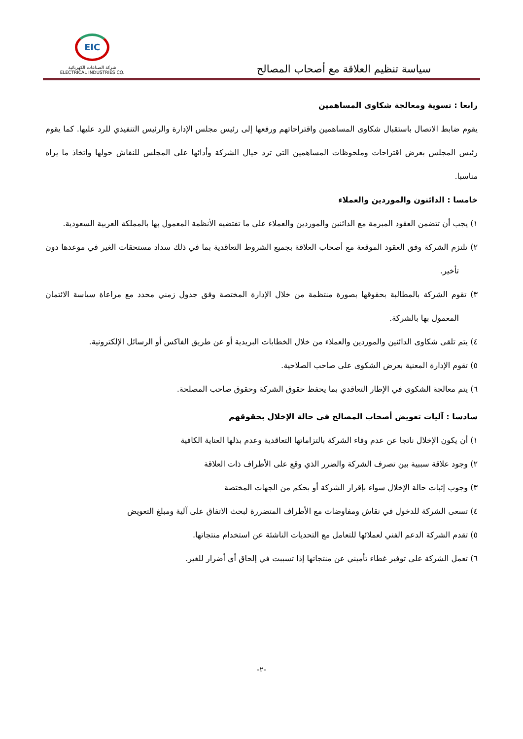سياسة تنظيم العلاقة مع أصحاب المصالح
EIC
شركة الصناعات الكهربائية
ELECTRICAL INDUSTRIES CO.
رابعا : تسوية ومعالجة شكاوى المساهمين
يقوم ضابط الاتصال باستقبال شكاوى المساهمين واقتراحاتهم ورفعها إلى رئيس مجلس الإدارة والرئيس التنفيذي للرد عليها. كما يقوم رئيس المجلس بعرض اقتراحات وملحوظات المساهمين التي ترد حيال الشركة وأدائها على المجلس للنقاش حولها واتخاذ ما يراه مناسبا.
خامسا : الدائنون والموردين والعملاء
١) يجب أن تتضمن العقود المبرمة مع الدائنين والموردين والعملاء على ما تفتضيه الأنظمة المعمول بها بالمملكة العربية السعودية.
٢) تلتزم الشركة وفق العقود الموقعة مع أصحاب العلاقة بجميع الشروط التعاقدية بما في ذلك سداد مستحقات الغير في موعدها دون تأخير.
٣) تقوم الشركة بالمطالبة بحقوقها بصورة منتظمة من خلال الإدارة المختصة وفق جدول زمني محدد مع مراعاة سياسة الائتمان المعمول بها بالشركة.
٤) يتم تلقى شكاوى الدائنين والموردين والعملاء من خلال الخطابات البريدية أو عن طريق الفاكس أو الرسائل الإلكترونية.
٥) تقوم الإدارة المعنية بعرض الشكوى على صاحب الصلاحية.
٦) يتم معالجة الشكوى في الإطار التعاقدي بما يحفظ حقوق الشركة وحقوق صاحب المصلحة.
سادسا : آليات تعويض أصحاب المصالح في حالة الإخلال بحقوقهم
١) أن يكون الإخلال ناتجا عن عدم وفاء الشركة بالتزاماتها التعاقدية وعدم بذلها العناية الكافية
٢) وجود علاقة سببية بين تصرف الشركة والضرر الذي وقع على الأطراف ذات العلاقة
٣) وجوب إثبات حالة الإخلال سواء بإقرار الشركة أو بحكم من الجهات المختصة
٤) تسعى الشركة للدخول في نقاش ومفاوضات مع الأطراف المتضررة لبحث الاتفاق على آلية ومبلغ التعويض
٥) تقدم الشركة الدعم الفني لعملائها للتعامل مع التحديات الناشئة عن استخدام منتجاتها.
٦) تعمل الشركة على توفير غطاء تأميني عن منتجاتها إذا تسببت في إلحاق أي أضرار للغير.
-٢-